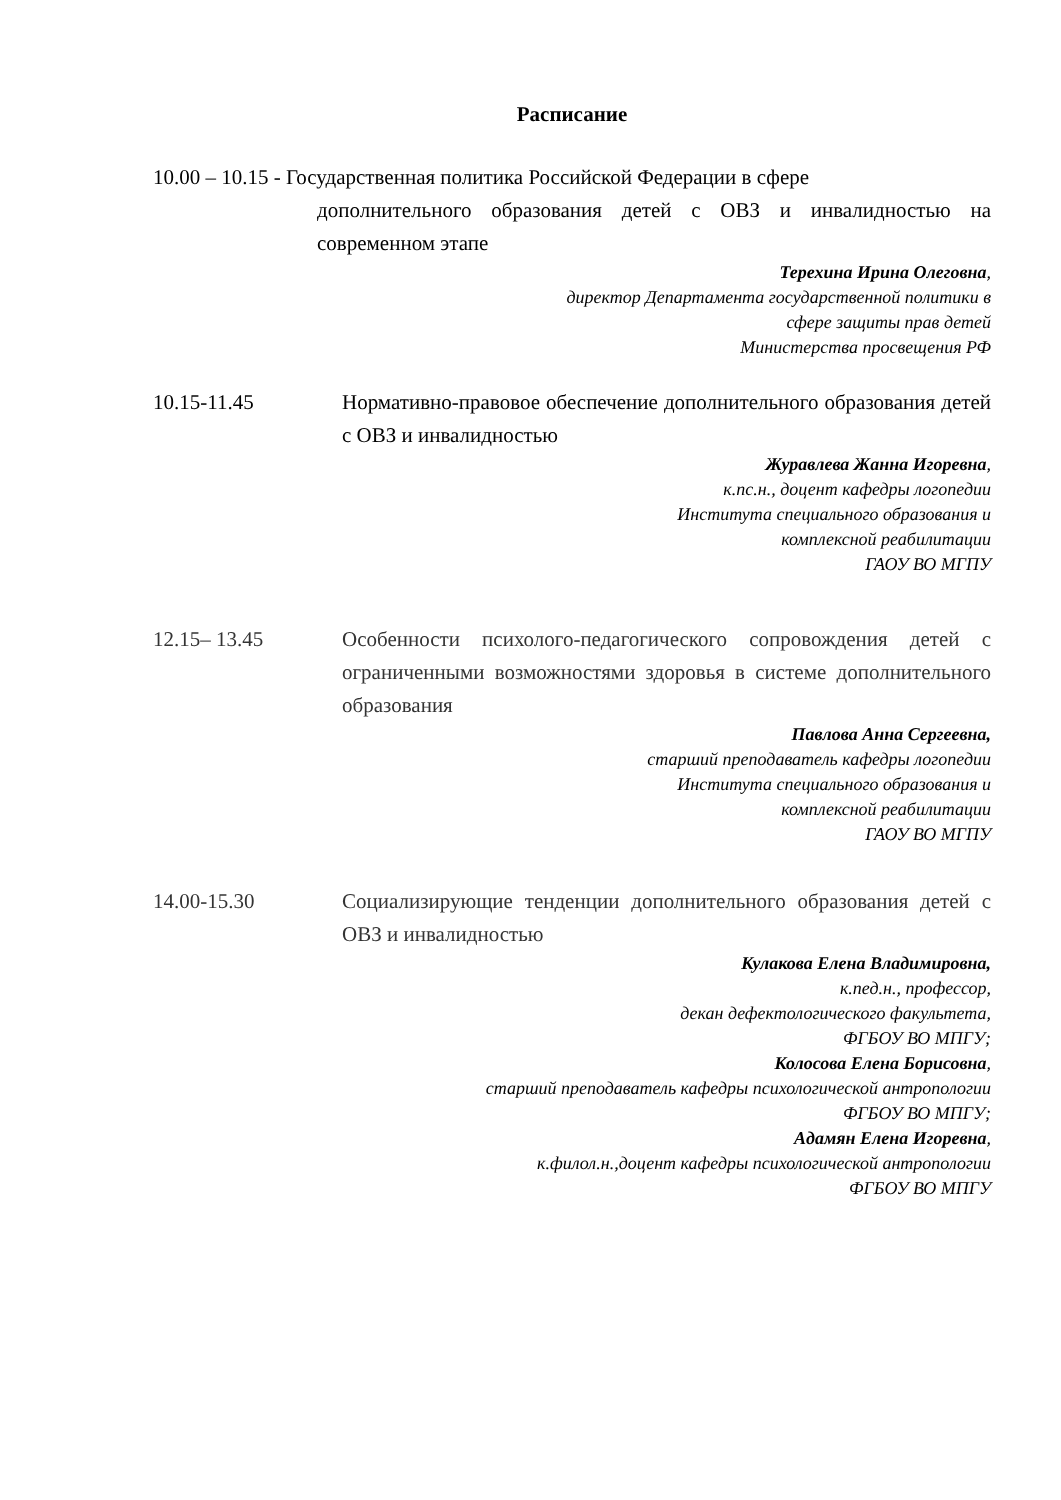Расписание
10.00 – 10.15 - Государственная политика Российской Федерации в сфере
дополнительного образования детей с ОВЗ и инвалидностью на современном этапе
Терехина Ирина Олеговна,
директор Департамента государственной политики в
сфере защиты прав детей
Министерства просвещения РФ
10.15-11.45 Нормативно-правовое обеспечение дополнительного образования детей с ОВЗ и инвалидностью
Журавлева Жанна Игоревна,
к.пс.н., доцент кафедры логопедии
Института специального образования и
комплексной реабилитации
ГАОУ ВО МГПУ
12.15– 13.45 Особенности психолого-педагогического сопровождения детей с ограниченными возможностями здоровья в системе дополнительного образования
Павлова Анна Сергеевна,
старший преподаватель кафедры логопедии
Института специального образования и
комплексной реабилитации
ГАОУ ВО МГПУ
14.00-15.30 Социализирующие тенденции дополнительного образования детей с ОВЗ и инвалидностью
Кулакова Елена Владимировна,
к.пед.н., профессор,
декан дефектологического факультета,
ФГБОУ ВО МПГУ;
Колосова Елена Борисовна,
старший преподаватель кафедры психологической антропологии
ФГБОУ ВО МПГУ;
Адамян Елена Игоревна,
к.филол.н.,доцент кафедры психологической антропологии
ФГБОУ ВО МПГУ